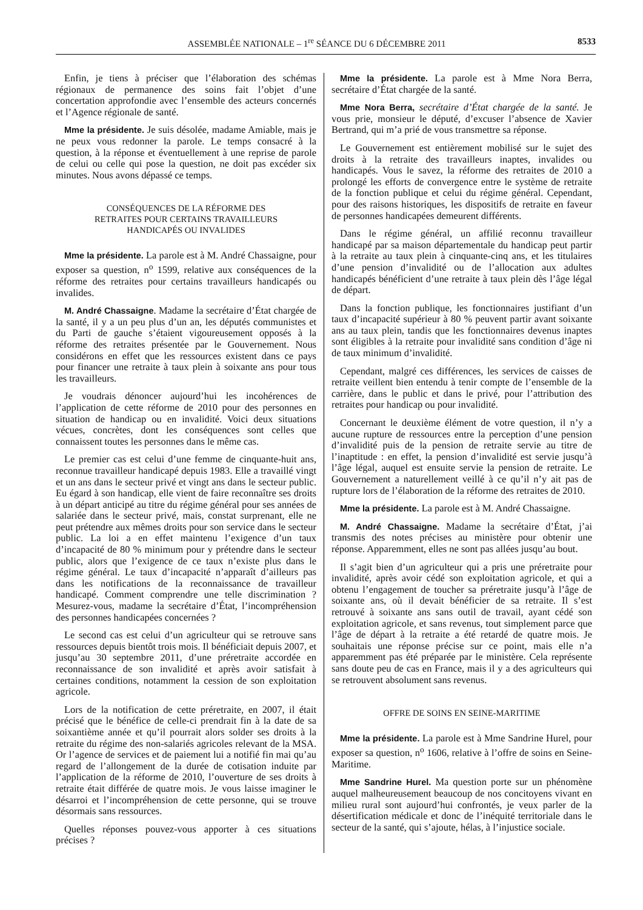ASSEMBLÉE NATIONALE – 1<sup>re</sup> SÉANCE DU 6 DÉCEMBRE 2011 8533
Enfin, je tiens à préciser que l’élaboration des schémas régionaux de permanence des soins fait l’objet d’une concertation approfondie avec l’ensemble des acteurs concernés et l’Agence régionale de santé.
Mme la présidente. Je suis désolée, madame Amiable, mais je ne peux vous redonner la parole. Le temps consacré à la question, à la réponse et éventuellement à une reprise de parole de celui ou celle qui pose la question, ne doit pas excéder six minutes. Nous avons dépassé ce temps.
CONSÉQUENCES DE LA RÉFORME DES
RETRAITES POUR CERTAINS TRAVAILLEURS
HANDICAPÉS OU INVALIDES
Mme la présidente. La parole est à M. André Chassaigne, pour exposer sa question, n<sup>o</sup> 1599, relative aux conséquences de la réforme des retraites pour certains travailleurs handicapés ou invalides.
M. André Chassaigne. Madame la secrétaire d’État chargée de la santé, il y a un peu plus d’un an, les députés communistes et du Parti de gauche s’étaient vigoureusement opposés à la réforme des retraites présentée par le Gouvernement. Nous considérons en effet que les ressources existent dans ce pays pour financer une retraite à taux plein à soixante ans pour tous les travailleurs.
Je voudrais dénoncer aujourd’hui les incohérences de l’application de cette réforme de 2010 pour des personnes en situation de handicap ou en invalidité. Voici deux situations vécues, concrètes, dont les conséquences sont celles que connaissent toutes les personnes dans le même cas.
Le premier cas est celui d’une femme de cinquante-huit ans, reconnue travailleur handicapé depuis 1983. Elle a travaillé vingt et un ans dans le secteur privé et vingt ans dans le secteur public. Eu égard à son handicap, elle vient de faire reconnaître ses droits à un départ anticipé au titre du régime général pour ses années de salariée dans le secteur privé, mais, constat surprenant, elle ne peut prétendre aux mêmes droits pour son service dans le secteur public. La loi a en effet maintenu l’exigence d’un taux d’incapacité de 80 % minimum pour y prétendre dans le secteur public, alors que l’exigence de ce taux n’existe plus dans le régime général. Le taux d’incapacité n’apparaît d’ailleurs pas dans les notifications de la reconnaissance de travailleur handicapé. Comment comprendre une telle discrimination ? Mesurez-vous, madame la secrétaire d’État, l’incompréhension des personnes handicapées concernées ?
Le second cas est celui d’un agriculteur qui se retrouve sans ressources depuis bientôt trois mois. Il bénéficiait depuis 2007, et jusqu’au 30 septembre 2011, d’une préretraite accordée en reconnaissance de son invalidité et après avoir satisfait à certaines conditions, notamment la cession de son exploitation agricole.
Lors de la notification de cette préretraite, en 2007, il était précisé que le bénéfice de celle-ci prendrait fin à la date de sa soixantième année et qu’il pourrait alors solder ses droits à la retraite du régime des non-salariés agricoles relevant de la MSA. Or l’agence de services et de paiement lui a notifié fin mai qu’au regard de l’allongement de la durée de cotisation induite par l’application de la réforme de 2010, l’ouverture de ses droits à retraite était différée de quatre mois. Je vous laisse imaginer le désarroi et l’incompréhension de cette personne, qui se trouve désormais sans ressources.
Quelles réponses pouvez-vous apporter à ces situations précises ?
Mme la présidente. La parole est à Mme Nora Berra, secrétaire d’État chargée de la santé.
Mme Nora Berra, secrétaire d’État chargée de la santé. Je vous prie, monsieur le député, d’excuser l’absence de Xavier Bertrand, qui m’a prié de vous transmettre sa réponse.
Le Gouvernement est entièrement mobilisé sur le sujet des droits à la retraite des travailleurs inaptes, invalides ou handicapés. Vous le savez, la réforme des retraites de 2010 a prolongé les efforts de convergence entre le système de retraite de la fonction publique et celui du régime général. Cependant, pour des raisons historiques, les dispositifs de retraite en faveur de personnes handicapées demeurent différents.
Dans le régime général, un affilié reconnu travailleur handicapé par sa maison départementale du handicap peut partir à la retraite au taux plein à cinquante-cinq ans, et les titulaires d’une pension d’invalidité ou de l’allocation aux adultes handicapés bénéficient d’une retraite à taux plein dès l’âge légal de départ.
Dans la fonction publique, les fonctionnaires justifiant d’un taux d’incapacité supérieur à 80 % peuvent partir avant soixante ans au taux plein, tandis que les fonctionnaires devenus inaptes sont éligibles à la retraite pour invalidité sans condition d’âge ni de taux minimum d’invalidité.
Cependant, malgré ces différences, les services de caisses de retraite veillent bien entendu à tenir compte de l’ensemble de la carrière, dans le public et dans le privé, pour l’attribution des retraites pour handicap ou pour invalidité.
Concernant le deuxième élément de votre question, il n’y a aucune rupture de ressources entre la perception d’une pension d’invalidité puis de la pension de retraite servie au titre de l’inaptitude : en effet, la pension d’invalidité est servie jusqu’à l’âge légal, auquel est ensuite servie la pension de retraite. Le Gouvernement a naturellement veillé à ce qu’il n’y ait pas de rupture lors de l’élaboration de la réforme des retraites de 2010.
Mme la présidente. La parole est à M. André Chassaigne.
M. André Chassaigne. Madame la secrétaire d’État, j’ai transmis des notes précises au ministère pour obtenir une réponse. Apparemment, elles ne sont pas allées jusqu’au bout.
Il s’agit bien d’un agriculteur qui a pris une préretraite pour invalidité, après avoir cédé son exploitation agricole, et qui a obtenu l’engagement de toucher sa préretraite jusqu’à l’âge de soixante ans, où il devait bénéficier de sa retraite. Il s’est retrouvé à soixante ans sans outil de travail, ayant cédé son exploitation agricole, et sans revenus, tout simplement parce que l’âge de départ à la retraite a été retardé de quatre mois. Je souhaitais une réponse précise sur ce point, mais elle n’a apparemment pas été préparée par le ministère. Cela représente sans doute peu de cas en France, mais il y a des agriculteurs qui se retrouvent absolument sans revenus.
OFFRE DE SOINS EN SEINE-MARITIME
Mme la présidente. La parole est à Mme Sandrine Hurel, pour exposer sa question, n<sup>o</sup> 1606, relative à l’offre de soins en Seine-Maritime.
Mme Sandrine Hurel. Ma question porte sur un phénomène auquel malheureusement beaucoup de nos concitoyens vivant en milieu rural sont aujourd’hui confrontés, je veux parler de la désertification médicale et donc de l’inéquité territoriale dans le secteur de la santé, qui s’ajoute, hélas, à l’injustice sociale.